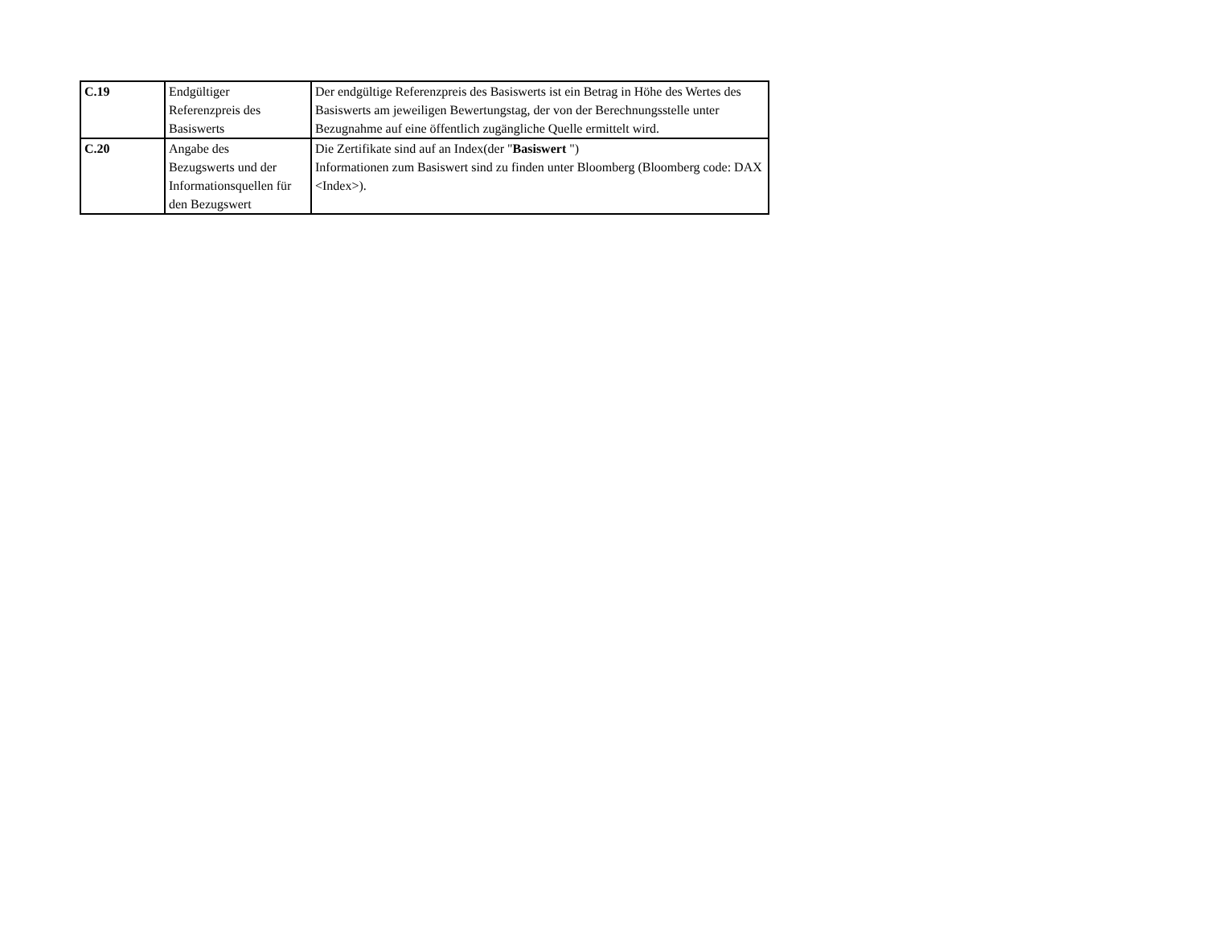| C.19 | Endgültiger Referenzpreis des Basiswerts | Der endgültige Referenzpreis des Basiswerts ist ein Betrag in Höhe des Wertes des Basiswerts am jeweiligen Bewertungstag, der von der Berechnungsstelle unter Bezugnahme auf eine öffentlich zugängliche Quelle ermittelt wird. |
| C.20 | Angabe des Bezugswerts und der Informationsquellen für den Bezugswert | Die Zertifikate sind auf an Index(der " Basiswert ") Informationen zum Basiswert sind zu finden unter Bloomberg (Bloomberg code: DAX <Index>). |